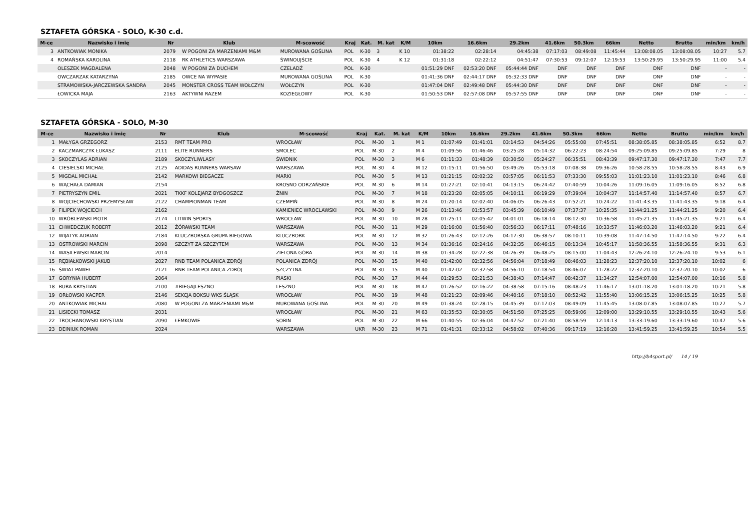SZTAFETA GÓRSKA - SOLO, K-30 c.d.
| M-ce | Nazwisko i imię | Nr | Klub | M-scowość | Kraj | Kat. | M. kat | K/M | 10km | 16.6km | 29.2km | 41.6km | 50.3km | 66km | Netto | Brutto | min/km | km/h |
| --- | --- | --- | --- | --- | --- | --- | --- | --- | --- | --- | --- | --- | --- | --- | --- | --- | --- | --- |
| 3 | ANTKOWIAK MONIKA | 2079 | W POGONI ZA MARZENIAMI M&M | MUROWANA GOŚLINA | POL | K-30 | 3 | K 10 | 01:38:22 | 02:28:14 | 04:45:38 | 07:17:03 | 08:49:08 | 11:45:44 | 13:08:08.05 | 13:08:08.05 | 10:27 | 5.7 |
| 4 | ROMAŃSKA KAROLINA | 2118 | RK ATHLETICS WARSZAWA | ŚWINOUJŚCIE | POL | K-30 | 4 | K 12 | 01:31:18 | 02:22:12 | 04:51:47 | 07:30:53 | 09:12:07 | 12:19:53 | 13:50:29.95 | 13:50:29.95 | 11:00 | 5.4 |
| | OLESZEK MAGDALENA | 2048 | W POGONI ZA DUCHEM | CZELADŹ | POL | K-30 | | | 01:51:29 DNF | 02:53:20 DNF | 05:44:44 DNF | DNF | DNF | DNF | DNF | DNF | - | - |
| | OWCZARZAK KATARZYNA | 2185 | OWCE NA WYPASIE | MUROWANA GOŚLINA | POL | K-30 | | | 01:41:36 DNF | 02:44:17 DNF | 05:32:33 DNF | DNF | DNF | DNF | DNF | DNF | - | - |
| | STRAMOWSKA-JARCZEWSKA SANDRA | 2045 | MONSTER CROSS TEAM WOŁCZYN | WOŁCZYN | POL | K-30 | | | 01:47:04 DNF | 02:49:48 DNF | 05:44:30 DNF | DNF | DNF | DNF | DNF | DNF | - | - |
| | ŁOWICKA MAJA | 2163 | AKTYWNI RAZEM | KOZIEGŁOWY | POL | K-30 | | | 01:50:53 DNF | 02:57:08 DNF | 05:57:55 DNF | DNF | DNF | DNF | DNF | DNF | - | - |
SZTAFETA GÓRSKA - SOLO, M-30
| M-ce | Nazwisko i imię | Nr | Klub | M-scowość | Kraj | Kat. | M. kat | K/M | 10km | 16.6km | 29.2km | 41.6km | 50.3km | 66km | Netto | Brutto | min/km | km/h |
| --- | --- | --- | --- | --- | --- | --- | --- | --- | --- | --- | --- | --- | --- | --- | --- | --- | --- | --- |
| 1 | MAŁYGA GRZEGORZ | 2153 | RMT TEAM PRO | WROCŁAW | POL | M-30 | 1 | M 1 | 01:07:49 | 01:41:01 | 03:14:53 | 04:54:26 | 05:55:08 | 07:45:51 | 08:38:05.85 | 08:38:05.85 | 6:52 | 8.7 |
| 2 | KACZMARCZYK ŁUKASZ | 2111 | ELITE RUNNERS | SMOLEC | POL | M-30 | 2 | M 4 | 01:09:56 | 01:46:46 | 03:25:28 | 05:14:32 | 06:22:23 | 08:24:54 | 09:25:09.85 | 09:25:09.85 | 7:29 | 8 |
| 3 | SKOCZYLAS ADRIAN | 2189 | SKOCZYLIWLASY | ŚWIDNIK | POL | M-30 | 3 | M 6 | 01:11:33 | 01:48:39 | 03:30:50 | 05:24:27 | 06:35:51 | 08:43:39 | 09:47:17.30 | 09:47:17.30 | 7:47 | 7.7 |
| 4 | CIESIELSKI MICHAŁ | 2125 | ADIDAS RUNNERS WARSAW | WARSZAWA | POL | M-30 | 4 | M 12 | 01:15:11 | 01:56:50 | 03:49:26 | 05:53:18 | 07:08:38 | 09:36:26 | 10:58:28.55 | 10:58:28.55 | 8:43 | 6.9 |
| 5 | MIGDAL MICHAŁ | 2142 | MARKOWI BIEGACZE | MARKI | POL | M-30 | 5 | M 13 | 01:21:15 | 02:02:32 | 03:57:05 | 06:11:53 | 07:33:30 | 09:55:03 | 11:01:23.10 | 11:01:23.10 | 8:46 | 6.8 |
| 6 | WĄCHAŁA DAMIAN | 2154 | | KROSNO ODRZAŃSKIE | POL | M-30 | 6 | M 14 | 01:27:21 | 02:10:41 | 04:13:15 | 06:24:42 | 07:40:59 | 10:04:26 | 11:09:16.05 | 11:09:16.05 | 8:52 | 6.8 |
| 7 | PIETRYSZYN EMIL | 2021 | TKKF KOLEJARZ BYDGOSZCZ | ŻNIN | POL | M-30 | 7 | M 18 | 01:23:28 | 02:05:05 | 04:10:11 | 06:19:29 | 07:39:04 | 10:04:37 | 11:14:57.40 | 11:14:57.40 | 8:57 | 6.7 |
| 8 | WOJCIECHOWSKI PRZEMYSŁAW | 2122 | CHAMPIONMAN TEAM | CZEMPIŃ | POL | M-30 | 8 | M 24 | 01:20:14 | 02:02:40 | 04:06:05 | 06:26:43 | 07:52:21 | 10:24:22 | 11:41:43.35 | 11:41:43.35 | 9:18 | 6.4 |
| 9 | FILIPEK WOJCIECH | 2162 | | KAMIENIEC WROCLAWSKI | POL | M-30 | 9 | M 26 | 01:13:46 | 01:53:57 | 03:45:39 | 06:10:49 | 07:37:37 | 10:25:35 | 11:44:21.25 | 11:44:21.25 | 9:20 | 6.4 |
| 10 | WRÓBLEWSKI PIOTR | 2174 | LITWIN SPORTS | WROCŁAW | POL | M-30 | 10 | M 28 | 01:25:11 | 02:05:42 | 04:01:01 | 06:18:14 | 08:12:30 | 10:36:58 | 11:45:21.35 | 11:45:21.35 | 9:21 | 6.4 |
| 11 | CHWEDCZUK ROBERT | 2012 | ŻÓRAWSKI TEAM | WARSZAWA | POL | M-30 | 11 | M 29 | 01:16:08 | 01:56:40 | 03:56:33 | 06:17:11 | 07:48:16 | 10:33:57 | 11:46:03.20 | 11:46:03.20 | 9:21 | 6.4 |
| 12 | WIJATYK ADRIAN | 2184 | KLUCZBORSKA GRUPA BIEGOWA | KLUCZBORK | POL | M-30 | 12 | M 32 | 01:26:43 | 02:12:26 | 04:17:30 | 06:38:57 | 08:10:11 | 10:39:08 | 11:47:14.50 | 11:47:14.50 | 9:22 | 6.4 |
| 13 | OSTROWSKI MARCIN | 2098 | SZCZYT ZA SZCZYTEM | WARSZAWA | POL | M-30 | 13 | M 34 | 01:36:16 | 02:24:16 | 04:32:35 | 06:46:15 | 08:13:34 | 10:45:17 | 11:58:36.55 | 11:58:36.55 | 9:31 | 6.3 |
| 14 | WASILEWSKI MARCIN | 2014 | | ZIELONA GÓRA | POL | M-30 | 14 | M 38 | 01:34:28 | 02:22:38 | 04:26:39 | 06:48:25 | 08:15:00 | 11:04:43 | 12:26:24.10 | 12:26:24.10 | 9:53 | 6.1 |
| 15 | RĘBIAŁKOWSKI JAKUB | 2027 | RNB TEAM POLANICA ZDRÓJ | POLANICA ZDRÓJ | POL | M-30 | 15 | M 40 | 01:42:00 | 02:32:56 | 04:56:04 | 07:18:49 | 08:46:03 | 11:28:23 | 12:37:20.10 | 12:37:20.10 | 10:02 | 6 |
| 16 | ŚWIAT PAWEŁ | 2121 | RNB TEAM POLANICA ZDRÓJ | SZCZYTNA | POL | M-30 | 15 | M 40 | 01:42:02 | 02:32:58 | 04:56:10 | 07:18:54 | 08:46:07 | 11:28:22 | 12:37:20.10 | 12:37:20.10 | 10:02 | 6 |
| 17 | GORYNIA HUBERT | 2064 | | PIASKI | POL | M-30 | 17 | M 44 | 01:29:53 | 02:21:53 | 04:38:43 | 07:14:47 | 08:42:37 | 11:34:27 | 12:54:07.00 | 12:54:07.00 | 10:16 | 5.8 |
| 18 | BURA KRYSTIAN | 2100 | #BIEGAJLESZNO | LESZNO | POL | M-30 | 18 | M 47 | 01:26:52 | 02:16:22 | 04:38:58 | 07:15:16 | 08:48:23 | 11:46:17 | 13:01:18.20 | 13:01:18.20 | 10:21 | 5.8 |
| 19 | ORŁOWSKI KACPER | 2146 | SEKCJA BOKSU WKS ŚLĄSK | WROCŁAW | POL | M-30 | 19 | M 48 | 01:21:23 | 02:09:46 | 04:40:16 | 07:18:10 | 08:52:42 | 11:55:40 | 13:06:15.25 | 13:06:15.25 | 10:25 | 5.8 |
| 20 | ANTKOWIAK MICHAŁ | 2080 | W POGONI ZA MARZENIAMI M&M | MUROWANA GOŚLINA | POL | M-30 | 20 | M 49 | 01:38:24 | 02:28:15 | 04:45:39 | 07:17:03 | 08:49:09 | 11:45:45 | 13:08:07.85 | 13:08:07.85 | 10:27 | 5.7 |
| 21 | LISIECKI TOMASZ | 2031 | | WROCŁAW | POL | M-30 | 21 | M 63 | 01:35:53 | 02:30:05 | 04:51:58 | 07:25:25 | 08:59:06 | 12:09:00 | 13:29:10.55 | 13:29:10.55 | 10:43 | 5.6 |
| 22 | TROCHANOWSKI KRYSTIAN | 2090 | ŁEMKOWIE | SOBIN | POL | M-30 | 22 | M 66 | 01:40:55 | 02:36:04 | 04:47:52 | 07:21:40 | 08:58:59 | 12:14:13 | 13:33:19.60 | 13:33:19.60 | 10:47 | 5.6 |
| 23 | DEINIUK ROMAN | 2024 | | WARSZAWA | UKR | M-30 | 23 | M 71 | 01:41:31 | 02:33:12 | 04:58:02 | 07:40:36 | 09:17:19 | 12:16:28 | 13:41:59.25 | 13:41:59.25 | 10:54 | 5.5 |
http://b4sport.pl/ 14 / 19